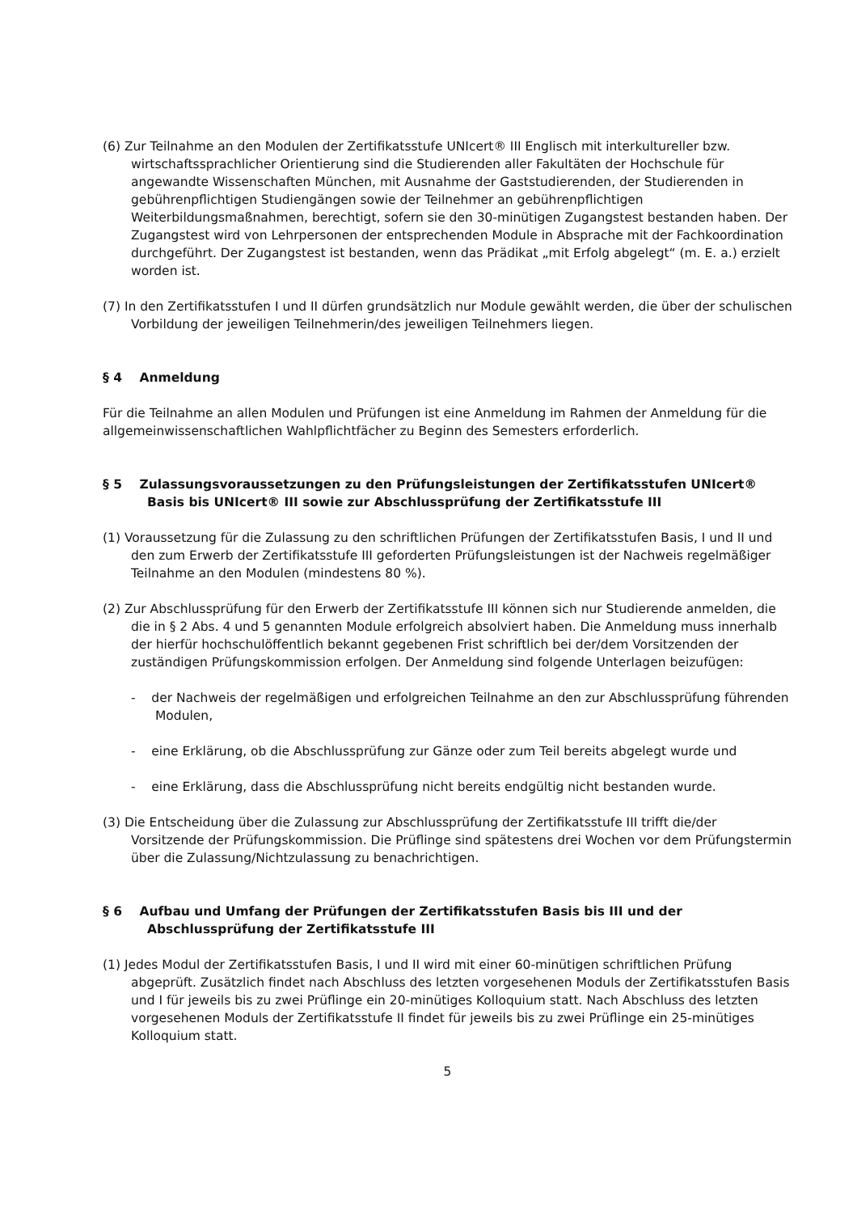(6) Zur Teilnahme an den Modulen der Zertifikatsstufe UNIcert® III Englisch mit interkultureller bzw. wirtschaftssprachlicher Orientierung sind die Studierenden aller Fakultäten der Hochschule für angewandte Wissenschaften München, mit Ausnahme der Gaststudierenden, der Studierenden in gebührenpflichtigen Studiengängen sowie der Teilnehmer an gebührenpflichtigen Weiterbildungsmaßnahmen, berechtigt, sofern sie den 30-minütigen Zugangstest bestanden haben. Der Zugangstest wird von Lehrpersonen der entsprechenden Module in Absprache mit der Fachkoordination durchgeführt. Der Zugangstest ist bestanden, wenn das Prädikat „mit Erfolg abgelegt“ (m. E. a.) erzielt worden ist.
(7) In den Zertifikatsstufen I und II dürfen grundsätzlich nur Module gewählt werden, die über der schulischen Vorbildung der jeweiligen Teilnehmerin/des jeweiligen Teilnehmers liegen.
§ 4 Anmeldung
Für die Teilnahme an allen Modulen und Prüfungen ist eine Anmeldung im Rahmen der Anmeldung für die allgemeinwissenschaftlichen Wahlpflichtfächer zu Beginn des Semesters erforderlich.
§ 5 Zulassungsvoraussetzungen zu den Prüfungsleistungen der Zertifikatsstufen UNIcert® Basis bis UNIcert® III sowie zur Abschlussprüfung der Zertifikatsstufe III
(1) Voraussetzung für die Zulassung zu den schriftlichen Prüfungen der Zertifikatsstufen Basis, I und II und den zum Erwerb der Zertifikatsstufe III geforderten Prüfungsleistungen ist der Nachweis regelmäßiger Teilnahme an den Modulen (mindestens 80 %).
(2) Zur Abschlussprüfung für den Erwerb der Zertifikatsstufe III können sich nur Studierende anmelden, die die in § 2 Abs. 4 und 5 genannten Module erfolgreich absolviert haben. Die Anmeldung muss innerhalb der hierfür hochschulöffentlich bekannt gegebenen Frist schriftlich bei der/dem Vorsitzenden der zuständigen Prüfungskommission erfolgen. Der Anmeldung sind folgende Unterlagen beizufügen:
- der Nachweis der regelmäßigen und erfolgreichen Teilnahme an den zur Abschlussprüfung führenden Modulen,
- eine Erklärung, ob die Abschlussprüfung zur Gänze oder zum Teil bereits abgelegt wurde und
- eine Erklärung, dass die Abschlussprüfung nicht bereits endgültig nicht bestanden wurde.
(3) Die Entscheidung über die Zulassung zur Abschlussprüfung der Zertifikatsstufe III trifft die/der Vorsitzende der Prüfungskommission. Die Prüflinge sind spätestens drei Wochen vor dem Prüfungstermin über die Zulassung/Nichtzulassung zu benachrichtigen.
§ 6 Aufbau und Umfang der Prüfungen der Zertifikatsstufen Basis bis III und der Abschlussprüfung der Zertifikatsstufe III
(1) Jedes Modul der Zertifikatsstufen Basis, I und II wird mit einer 60-minütigen schriftlichen Prüfung abgeprüft. Zusätzlich findet nach Abschluss des letzten vorgesehenen Moduls der Zertifikatsstufen Basis und I für jeweils bis zu zwei Prüflinge ein 20-minütiges Kolloquium statt. Nach Abschluss des letzten vorgesehenen Moduls der Zertifikatsstufe II findet für jeweils bis zu zwei Prüflinge ein 25-minütiges Kolloquium statt.
5